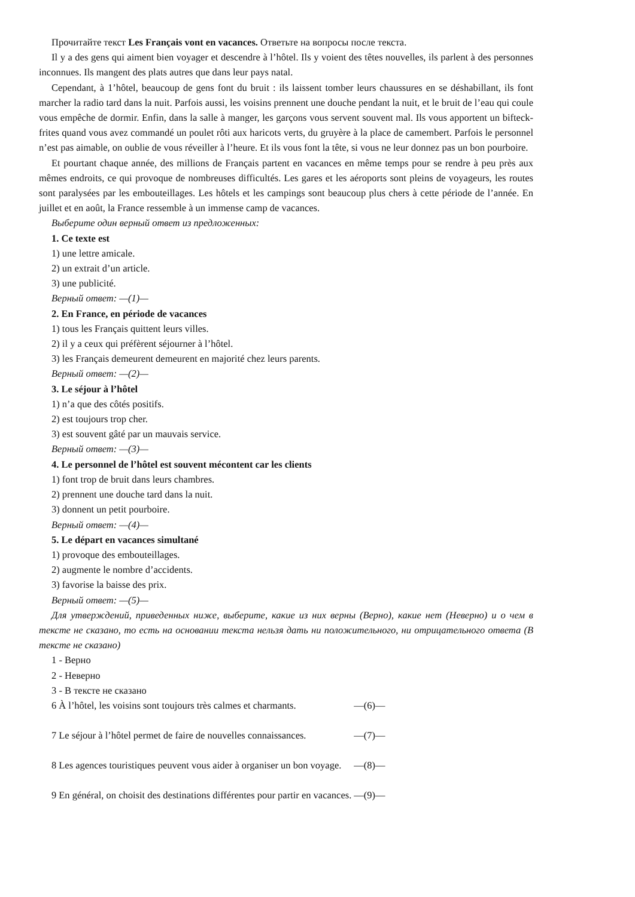Прочитайте текст Les Français vont en vacances. Ответьте на вопросы после текста.
Il y a des gens qui aiment bien voyager et descendre à l’hôtel. Ils y voient des têtes nouvelles, ils parlent à des personnes inconnues. Ils mangent des plats autres que dans leur pays natal.
Cependant, à 1’hôtel, beaucoup de gens font du bruit : ils laissent tomber leurs chaussures en se déshabillant, ils font marcher la radio tard dans la nuit. Parfois aussi, les voisins prennent une douche pendant la nuit, et le bruit de l’eau qui coule vous empêche de dormir. Enfin, dans la salle à manger, les garçons vous servent souvent mal. Ils vous apportent un bifteck-frites quand vous avez commandé un poulet rôti aux haricots verts, du gruyère à la place de camembert. Parfois le personnel n’est pas aimable, on oublie de vous réveiller à l’heure. Et ils vous font la tête, si vous ne leur donnez pas un bon pourboire.
Et pourtant chaque année, des millions de Français partent en vacances en même temps pour se rendre à peu près aux mêmes endroits, ce qui provoque de nombreuses difficultés. Les gares et les aéroports sont pleins de voyageurs, les routes sont paralysées par les embouteillages. Les hôtels et les campings sont beaucoup plus chers à cette période de l’année. En juillet et en août, la France ressemble à un immense camp de vacances.
Выберите один верный ответ из предложенных:
1. Ce texte est
1) une lettre amicale.
2) un extrait d’un article.
3) une publicité.
Верный ответ: —(1)—
2. En France, en période de vacances
1) tous les Français quittent leurs villes.
2) il y a ceux qui préfèrent séjourner à l’hôtel.
3) les Français demeurent demeurent en majorité chez leurs parents.
Верный ответ: —(2)—
3. Le séjour à l’hôtel
1) n’a que des côtés positifs.
2) est toujours trop cher.
3) est souvent gâté par un mauvais service.
Верный ответ: —(3)—
4. Le personnel de l’hôtel est souvent mécontent car les clients
1) font trop de bruit dans leurs chambres.
2) prennent une douche tard dans la nuit.
3) donnent un petit pourboire.
Верный ответ: —(4)—
5. Le départ en vacances simultané
1) provoque des embouteillages.
2) augmente le nombre d’accidents.
3) favorise la baisse des prix.
Верный ответ: —(5)—
Для утверждений, приведенных ниже, выберите, какие из них верны (Верно), какие нет (Неверно) и о чем в тексте не сказано, то есть на основании текста нельзя дать ни положительного, ни отрицательного ответа (В тексте не сказано)
1 - Верно
2 - Неверно
3 - В тексте не сказано
| 6 | À l’hôtel, les voisins sont toujours très calmes et charmants. | —(6)— |
| 7 | Le séjour à l’hôtel permet de faire de nouvelles connaissances. | —(7)— |
| 8 | Les agences touristiques peuvent vous aider à organiser un bon voyage. | —(8)— |
| 9 | En général, on choisit des destinations différentes pour partir en vacances. | —(9)— |